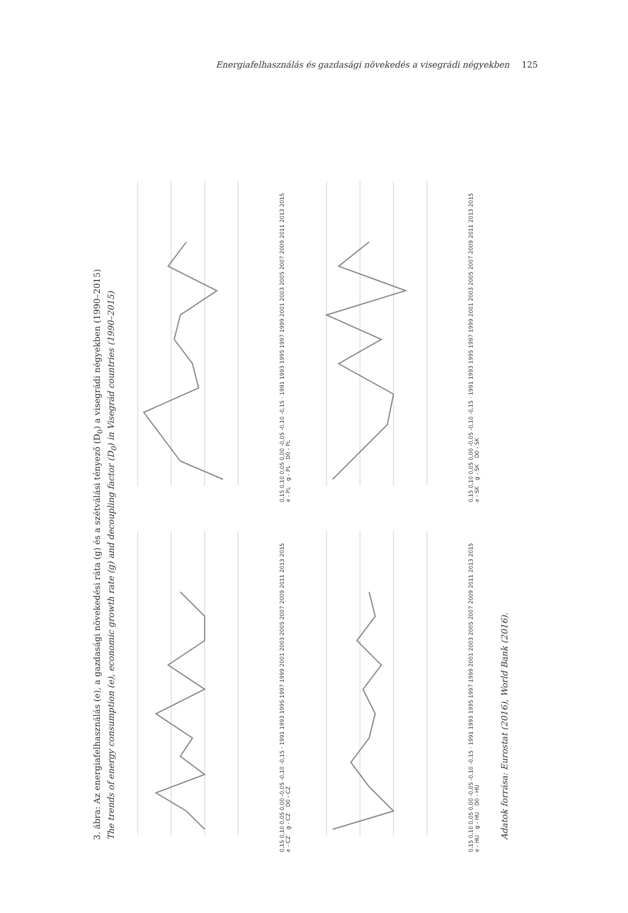Energiafelhasználás és gazdasági növekedés a visegrádi négyekben 125
3. ábra: Az energiafelhasználás (e), a gazdasági növekedési ráta (g) és a szétválási tényező (D<sub>0</sub>) a visegrádi négyekben (1990–2015)
The trends of energy consumption (e), economic growth rate (g) and decoupling factor (D<sub>0</sub>) in Visegrád countries (1990–2015)
0,15 0,10 0,05 0,00 -0,05 -0,10 -0,15 · 1991 1993 1995 1997 1999 2001 2003 2005 2007 2009 2011 2013 2015
e - CZ g - CZ D0 - CZ
0,15 0,10 0,05 0,00 -0,05 -0,10 -0,15 · 1991 1993 1995 1997 1999 2001 2003 2005 2007 2009 2011 2013 2015
e - PL g - PL D0 - PL
0,15 0,10 0,05 0,00 -0,05 -0,10 -0,15 · 1991 1993 1995 1997 1999 2001 2003 2005 2007 2009 2011 2013 2015
e - HU g - HU D0 - HU
0,15 0,10 0,05 0,00 -0,05 -0,10 -0,15 · 1991 1993 1995 1997 1999 2001 2003 2005 2007 2009 2011 2013 2015
e - SK g - SK D0 - SK
Adatok forrása: Eurostat (2016), World Bank (2016).